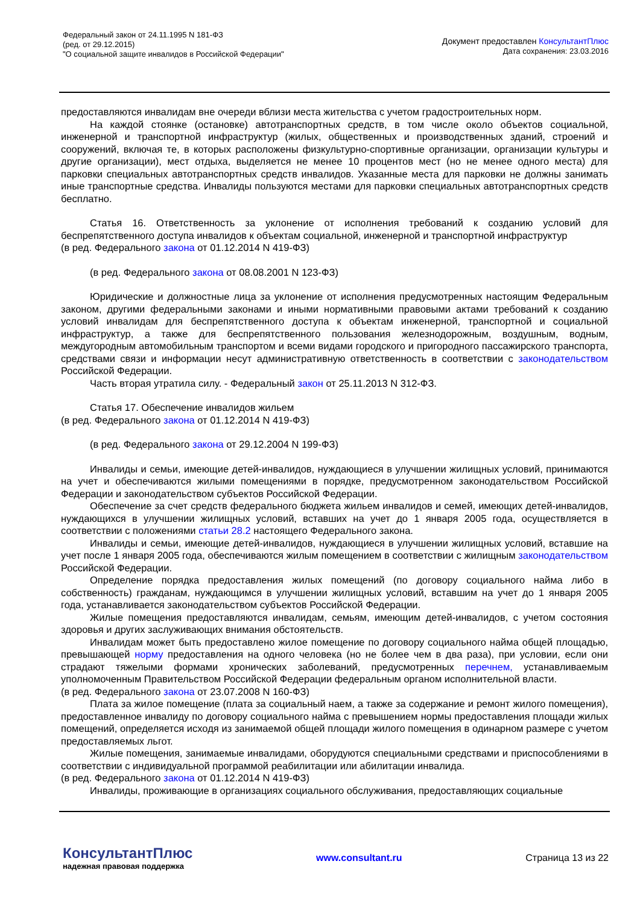Федеральный закон от 24.11.1995 N 181-ФЗ
(ред. от 29.12.2015)
"О социальной защите инвалидов в Российской Федерации"
Документ предоставлен КонсультантПлюс
Дата сохранения: 23.03.2016
предоставляются инвалидам вне очереди вблизи места жительства с учетом градостроительных норм.
На каждой стоянке (остановке) автотранспортных средств, в том числе около объектов социальной, инженерной и транспортной инфраструктур (жилых, общественных и производственных зданий, строений и сооружений, включая те, в которых расположены физкультурно-спортивные организации, организации культуры и другие организации), мест отдыха, выделяется не менее 10 процентов мест (но не менее одного места) для парковки специальных автотранспортных средств инвалидов. Указанные места для парковки не должны занимать иные транспортные средства. Инвалиды пользуются местами для парковки специальных автотранспортных средств бесплатно.
Статья 16. Ответственность за уклонение от исполнения требований к созданию условий для беспрепятственного доступа инвалидов к объектам социальной, инженерной и транспортной инфраструктур
(в ред. Федерального закона от 01.12.2014 N 419-ФЗ)
(в ред. Федерального закона от 08.08.2001 N 123-ФЗ)
Юридические и должностные лица за уклонение от исполнения предусмотренных настоящим Федеральным законом, другими федеральными законами и иными нормативными правовыми актами требований к созданию условий инвалидам для беспрепятственного доступа к объектам инженерной, транспортной и социальной инфраструктур, а также для беспрепятственного пользования железнодорожным, воздушным, водным, междугородным автомобильным транспортом и всеми видами городского и пригородного пассажирского транспорта, средствами связи и информации несут административную ответственность в соответствии с законодательством Российской Федерации.
Часть вторая утратила силу. - Федеральный закон от 25.11.2013 N 312-ФЗ.
Статья 17. Обеспечение инвалидов жильем
(в ред. Федерального закона от 01.12.2014 N 419-ФЗ)
(в ред. Федерального закона от 29.12.2004 N 199-ФЗ)
Инвалиды и семьи, имеющие детей-инвалидов, нуждающиеся в улучшении жилищных условий, принимаются на учет и обеспечиваются жилыми помещениями в порядке, предусмотренном законодательством Российской Федерации и законодательством субъектов Российской Федерации.
Обеспечение за счет средств федерального бюджета жильем инвалидов и семей, имеющих детей-инвалидов, нуждающихся в улучшении жилищных условий, вставших на учет до 1 января 2005 года, осуществляется в соответствии с положениями статьи 28.2 настоящего Федерального закона.
Инвалиды и семьи, имеющие детей-инвалидов, нуждающиеся в улучшении жилищных условий, вставшие на учет после 1 января 2005 года, обеспечиваются жилым помещением в соответствии с жилищным законодательством Российской Федерации.
Определение порядка предоставления жилых помещений (по договору социального найма либо в собственность) гражданам, нуждающимся в улучшении жилищных условий, вставшим на учет до 1 января 2005 года, устанавливается законодательством субъектов Российской Федерации.
Жилые помещения предоставляются инвалидам, семьям, имеющим детей-инвалидов, с учетом состояния здоровья и других заслуживающих внимания обстоятельств.
Инвалидам может быть предоставлено жилое помещение по договору социального найма общей площадью, превышающей норму предоставления на одного человека (но не более чем в два раза), при условии, если они страдают тяжелыми формами хронических заболеваний, предусмотренных перечнем, устанавливаемым уполномоченным Правительством Российской Федерации федеральным органом исполнительной власти.
(в ред. Федерального закона от 23.07.2008 N 160-ФЗ)
Плата за жилое помещение (плата за социальный наем, а также за содержание и ремонт жилого помещения), предоставленное инвалиду по договору социального найма с превышением нормы предоставления площади жилых помещений, определяется исходя из занимаемой общей площади жилого помещения в одинарном размере с учетом предоставляемых льгот.
Жилые помещения, занимаемые инвалидами, оборудуются специальными средствами и приспособлениями в соответствии с индивидуальной программой реабилитации или абилитации инвалида.
(в ред. Федерального закона от 01.12.2014 N 419-ФЗ)
Инвалиды, проживающие в организациях социального обслуживания, предоставляющих социальные
КонсультантПлюс
надежная правовая поддержка
www.consultant.ru Страница 13 из 22